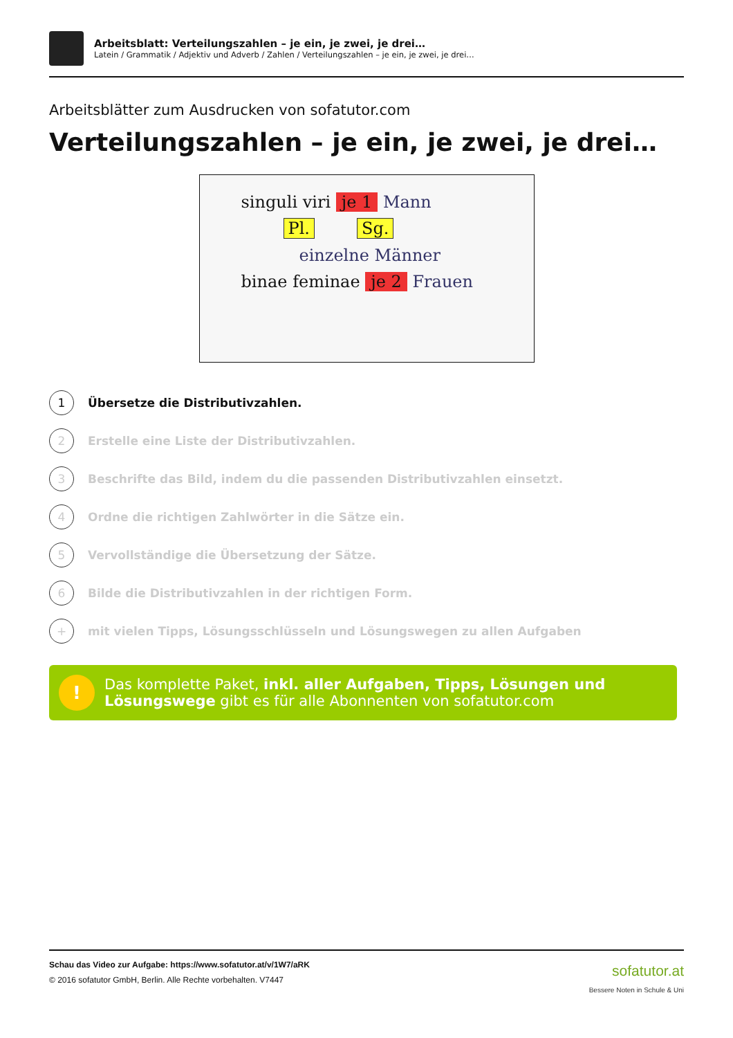Arbeitsblatt: Verteilungszahlen – je ein, je zwei, je drei…
Latein / Grammatik / Adjektiv und Adverb / Zahlen / Verteilungszahlen – je ein, je zwei, je drei…
Arbeitsblätter zum Ausdrucken von sofatutor.com
Verteilungszahlen – je ein, je zwei, je drei…
singuli viri je 1 Mann
Pl. Sg.
einzelne Männer
binae feminae je 2 Frauen
1
Übersetze die Distributivzahlen.
2
Erstelle eine Liste der Distributivzahlen.
3
Beschrifte das Bild, indem du die passenden Distributivzahlen einsetzt.
4
Ordne die richtigen Zahlwörter in die Sätze ein.
5
Vervollständige die Übersetzung der Sätze.
6
Bilde die Distributivzahlen in der richtigen Form.
+
mit vielen Tipps, Lösungsschlüsseln und Lösungswegen zu allen Aufgaben
!
Das komplette Paket, inkl. aller Aufgaben, Tipps, Lösungen und Lösungswege gibt es für alle Abonnenten von sofatutor.com
Schau das Video zur Aufgabe: https://www.sofatutor.at/v/1W7/aRK
© 2016 sofatutor GmbH, Berlin. Alle Rechte vorbehalten. V7447
sofatutor.at
Bessere Noten in Schule & Uni